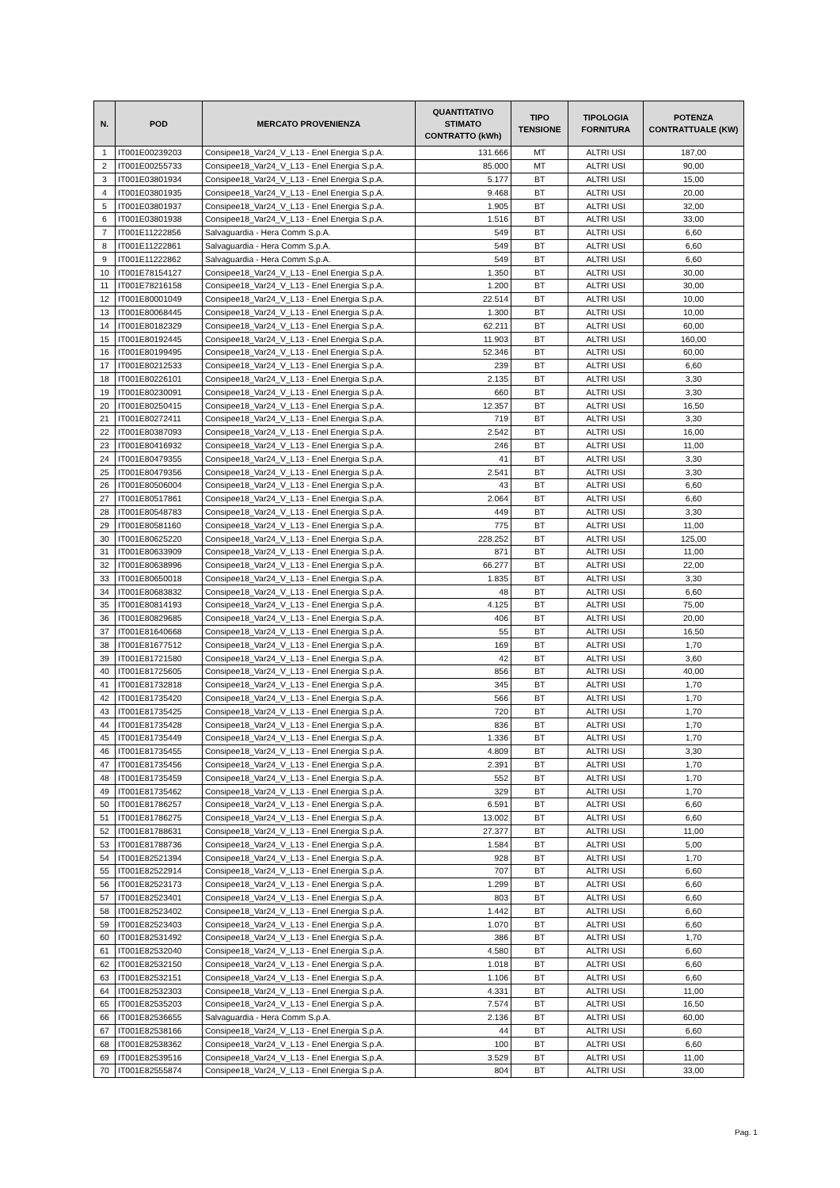| N. | POD | MERCATO PROVENIENZA | QUANTITATIVO STIMATO CONTRATTO (kWh) | TIPO TENSIONE | TIPOLOGIA FORNITURA | POTENZA CONTRATTUALE (KW) |
| --- | --- | --- | --- | --- | --- | --- |
| 1 | IT001E00239203 | Consipee18_Var24_V_L13 - Enel Energia S.p.A. | 131.666 | MT | ALTRI USI | 187,00 |
| 2 | IT001E00255733 | Consipee18_Var24_V_L13 - Enel Energia S.p.A. | 85.000 | MT | ALTRI USI | 90,00 |
| 3 | IT001E03801934 | Consipee18_Var24_V_L13 - Enel Energia S.p.A. | 5.177 | BT | ALTRI USI | 15,00 |
| 4 | IT001E03801935 | Consipee18_Var24_V_L13 - Enel Energia S.p.A. | 9.468 | BT | ALTRI USI | 20,00 |
| 5 | IT001E03801937 | Consipee18_Var24_V_L13 - Enel Energia S.p.A. | 1.905 | BT | ALTRI USI | 32,00 |
| 6 | IT001E03801938 | Consipee18_Var24_V_L13 - Enel Energia S.p.A. | 1.516 | BT | ALTRI USI | 33,00 |
| 7 | IT001E11222856 | Salvaguardia - Hera Comm S.p.A. | 549 | BT | ALTRI USI | 6,60 |
| 8 | IT001E11222861 | Salvaguardia - Hera Comm S.p.A. | 549 | BT | ALTRI USI | 6,60 |
| 9 | IT001E11222862 | Salvaguardia - Hera Comm S.p.A. | 549 | BT | ALTRI USI | 6,60 |
| 10 | IT001E78154127 | Consipee18_Var24_V_L13 - Enel Energia S.p.A. | 1.350 | BT | ALTRI USI | 30,00 |
| 11 | IT001E78216158 | Consipee18_Var24_V_L13 - Enel Energia S.p.A. | 1.200 | BT | ALTRI USI | 30,00 |
| 12 | IT001E80001049 | Consipee18_Var24_V_L13 - Enel Energia S.p.A. | 22.514 | BT | ALTRI USI | 10,00 |
| 13 | IT001E80068445 | Consipee18_Var24_V_L13 - Enel Energia S.p.A. | 1.300 | BT | ALTRI USI | 10,00 |
| 14 | IT001E80182329 | Consipee18_Var24_V_L13 - Enel Energia S.p.A. | 62.211 | BT | ALTRI USI | 60,00 |
| 15 | IT001E80192445 | Consipee18_Var24_V_L13 - Enel Energia S.p.A. | 11.903 | BT | ALTRI USI | 160,00 |
| 16 | IT001E80199495 | Consipee18_Var24_V_L13 - Enel Energia S.p.A. | 52.346 | BT | ALTRI USI | 60,00 |
| 17 | IT001E80212533 | Consipee18_Var24_V_L13 - Enel Energia S.p.A. | 239 | BT | ALTRI USI | 6,60 |
| 18 | IT001E80226101 | Consipee18_Var24_V_L13 - Enel Energia S.p.A. | 2.135 | BT | ALTRI USI | 3,30 |
| 19 | IT001E80230091 | Consipee18_Var24_V_L13 - Enel Energia S.p.A. | 660 | BT | ALTRI USI | 3,30 |
| 20 | IT001E80250415 | Consipee18_Var24_V_L13 - Enel Energia S.p.A. | 12.357 | BT | ALTRI USI | 16,50 |
| 21 | IT001E80272411 | Consipee18_Var24_V_L13 - Enel Energia S.p.A. | 719 | BT | ALTRI USI | 3,30 |
| 22 | IT001E80387093 | Consipee18_Var24_V_L13 - Enel Energia S.p.A. | 2.542 | BT | ALTRI USI | 16,00 |
| 23 | IT001E80416932 | Consipee18_Var24_V_L13 - Enel Energia S.p.A. | 246 | BT | ALTRI USI | 11,00 |
| 24 | IT001E80479355 | Consipee18_Var24_V_L13 - Enel Energia S.p.A. | 41 | BT | ALTRI USI | 3,30 |
| 25 | IT001E80479356 | Consipee18_Var24_V_L13 - Enel Energia S.p.A. | 2.541 | BT | ALTRI USI | 3,30 |
| 26 | IT001E80506004 | Consipee18_Var24_V_L13 - Enel Energia S.p.A. | 43 | BT | ALTRI USI | 6,60 |
| 27 | IT001E80517861 | Consipee18_Var24_V_L13 - Enel Energia S.p.A. | 2.064 | BT | ALTRI USI | 6,60 |
| 28 | IT001E80548783 | Consipee18_Var24_V_L13 - Enel Energia S.p.A. | 449 | BT | ALTRI USI | 3,30 |
| 29 | IT001E80581160 | Consipee18_Var24_V_L13 - Enel Energia S.p.A. | 775 | BT | ALTRI USI | 11,00 |
| 30 | IT001E80625220 | Consipee18_Var24_V_L13 - Enel Energia S.p.A. | 228.252 | BT | ALTRI USI | 125,00 |
| 31 | IT001E80633909 | Consipee18_Var24_V_L13 - Enel Energia S.p.A. | 871 | BT | ALTRI USI | 11,00 |
| 32 | IT001E80638996 | Consipee18_Var24_V_L13 - Enel Energia S.p.A. | 66.277 | BT | ALTRI USI | 22,00 |
| 33 | IT001E80650018 | Consipee18_Var24_V_L13 - Enel Energia S.p.A. | 1.835 | BT | ALTRI USI | 3,30 |
| 34 | IT001E80683832 | Consipee18_Var24_V_L13 - Enel Energia S.p.A. | 48 | BT | ALTRI USI | 6,60 |
| 35 | IT001E80814193 | Consipee18_Var24_V_L13 - Enel Energia S.p.A. | 4.125 | BT | ALTRI USI | 75,00 |
| 36 | IT001E80829685 | Consipee18_Var24_V_L13 - Enel Energia S.p.A. | 406 | BT | ALTRI USI | 20,00 |
| 37 | IT001E81640668 | Consipee18_Var24_V_L13 - Enel Energia S.p.A. | 55 | BT | ALTRI USI | 16,50 |
| 38 | IT001E81677512 | Consipee18_Var24_V_L13 - Enel Energia S.p.A. | 169 | BT | ALTRI USI | 1,70 |
| 39 | IT001E81721580 | Consipee18_Var24_V_L13 - Enel Energia S.p.A. | 42 | BT | ALTRI USI | 3,60 |
| 40 | IT001E81725605 | Consipee18_Var24_V_L13 - Enel Energia S.p.A. | 856 | BT | ALTRI USI | 40,00 |
| 41 | IT001E81732818 | Consipee18_Var24_V_L13 - Enel Energia S.p.A. | 345 | BT | ALTRI USI | 1,70 |
| 42 | IT001E81735420 | Consipee18_Var24_V_L13 - Enel Energia S.p.A. | 566 | BT | ALTRI USI | 1,70 |
| 43 | IT001E81735425 | Consipee18_Var24_V_L13 - Enel Energia S.p.A. | 720 | BT | ALTRI USI | 1,70 |
| 44 | IT001E81735428 | Consipee18_Var24_V_L13 - Enel Energia S.p.A. | 836 | BT | ALTRI USI | 1,70 |
| 45 | IT001E81735449 | Consipee18_Var24_V_L13 - Enel Energia S.p.A. | 1.336 | BT | ALTRI USI | 1,70 |
| 46 | IT001E81735455 | Consipee18_Var24_V_L13 - Enel Energia S.p.A. | 4.809 | BT | ALTRI USI | 3,30 |
| 47 | IT001E81735456 | Consipee18_Var24_V_L13 - Enel Energia S.p.A. | 2.391 | BT | ALTRI USI | 1,70 |
| 48 | IT001E81735459 | Consipee18_Var24_V_L13 - Enel Energia S.p.A. | 552 | BT | ALTRI USI | 1,70 |
| 49 | IT001E81735462 | Consipee18_Var24_V_L13 - Enel Energia S.p.A. | 329 | BT | ALTRI USI | 1,70 |
| 50 | IT001E81786257 | Consipee18_Var24_V_L13 - Enel Energia S.p.A. | 6.591 | BT | ALTRI USI | 6,60 |
| 51 | IT001E81786275 | Consipee18_Var24_V_L13 - Enel Energia S.p.A. | 13.002 | BT | ALTRI USI | 6,60 |
| 52 | IT001E81788631 | Consipee18_Var24_V_L13 - Enel Energia S.p.A. | 27.377 | BT | ALTRI USI | 11,00 |
| 53 | IT001E81788736 | Consipee18_Var24_V_L13 - Enel Energia S.p.A. | 1.584 | BT | ALTRI USI | 5,00 |
| 54 | IT001E82521394 | Consipee18_Var24_V_L13 - Enel Energia S.p.A. | 928 | BT | ALTRI USI | 1,70 |
| 55 | IT001E82522914 | Consipee18_Var24_V_L13 - Enel Energia S.p.A. | 707 | BT | ALTRI USI | 6,60 |
| 56 | IT001E82523173 | Consipee18_Var24_V_L13 - Enel Energia S.p.A. | 1.299 | BT | ALTRI USI | 6,60 |
| 57 | IT001E82523401 | Consipee18_Var24_V_L13 - Enel Energia S.p.A. | 803 | BT | ALTRI USI | 6,60 |
| 58 | IT001E82523402 | Consipee18_Var24_V_L13 - Enel Energia S.p.A. | 1.442 | BT | ALTRI USI | 6,60 |
| 59 | IT001E82523403 | Consipee18_Var24_V_L13 - Enel Energia S.p.A. | 1.070 | BT | ALTRI USI | 6,60 |
| 60 | IT001E82531492 | Consipee18_Var24_V_L13 - Enel Energia S.p.A. | 386 | BT | ALTRI USI | 1,70 |
| 61 | IT001E82532040 | Consipee18_Var24_V_L13 - Enel Energia S.p.A. | 4.580 | BT | ALTRI USI | 6,60 |
| 62 | IT001E82532150 | Consipee18_Var24_V_L13 - Enel Energia S.p.A. | 1.018 | BT | ALTRI USI | 6,60 |
| 63 | IT001E82532151 | Consipee18_Var24_V_L13 - Enel Energia S.p.A. | 1.106 | BT | ALTRI USI | 6,60 |
| 64 | IT001E82532303 | Consipee18_Var24_V_L13 - Enel Energia S.p.A. | 4.331 | BT | ALTRI USI | 11,00 |
| 65 | IT001E82535203 | Consipee18_Var24_V_L13 - Enel Energia S.p.A. | 7.574 | BT | ALTRI USI | 16,50 |
| 66 | IT001E82536655 | Salvaguardia - Hera Comm S.p.A. | 2.136 | BT | ALTRI USI | 60,00 |
| 67 | IT001E82538166 | Consipee18_Var24_V_L13 - Enel Energia S.p.A. | 44 | BT | ALTRI USI | 6,60 |
| 68 | IT001E82538362 | Consipee18_Var24_V_L13 - Enel Energia S.p.A. | 100 | BT | ALTRI USI | 6,60 |
| 69 | IT001E82539516 | Consipee18_Var24_V_L13 - Enel Energia S.p.A. | 3.529 | BT | ALTRI USI | 11,00 |
| 70 | IT001E82555874 | Consipee18_Var24_V_L13 - Enel Energia S.p.A. | 804 | BT | ALTRI USI | 33,00 |
Pag. 1